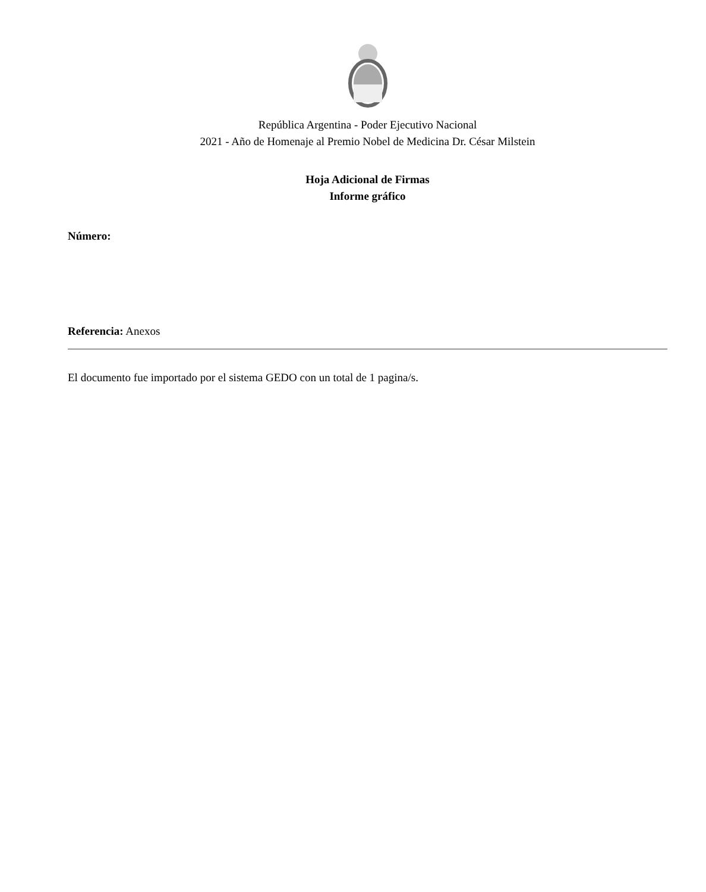República Argentina - Poder Ejecutivo Nacional
2021 - Año de Homenaje al Premio Nobel de Medicina Dr. César Milstein
Hoja Adicional de Firmas
Informe gráfico
Número:
Referencia: Anexos
El documento fue importado por el sistema GEDO con un total de 1 pagina/s.